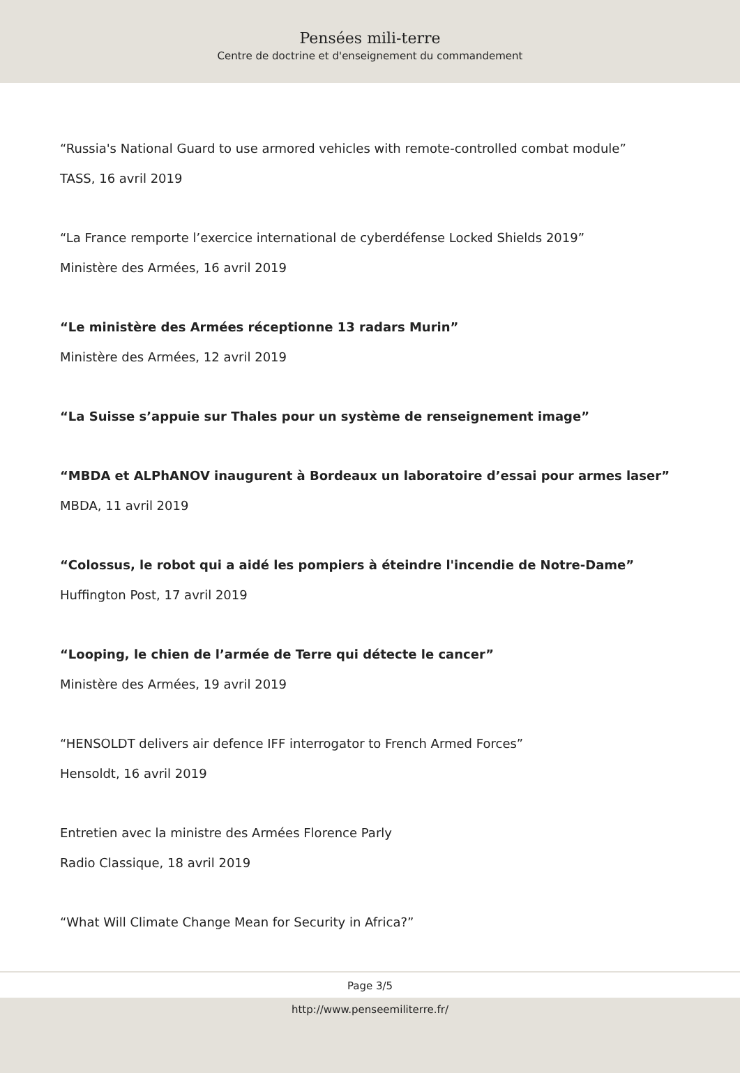Pensées mili-terre
Centre de doctrine et d'enseignement du commandement
“Russia's National Guard to use armored vehicles with remote-controlled combat module”
TASS, 16 avril 2019
“La France remporte l’exercice international de cyberdéfense Locked Shields 2019”
Ministère des Armées, 16 avril 2019
“Le ministère des Armées réceptionne 13 radars Murin”
Ministère des Armées, 12 avril 2019
“La Suisse s’appuie sur Thales pour un système de renseignement image”
“MBDA et ALPhANOV inaugurent à Bordeaux un laboratoire d’essai pour armes laser”
MBDA, 11 avril 2019
“Colossus, le robot qui a aidé les pompiers à éteindre l'incendie de Notre-Dame”
Huffington Post, 17 avril 2019
“Looping, le chien de l’armée de Terre qui détecte le cancer”
Ministère des Armées, 19 avril 2019
“HENSOLDT delivers air defence IFF interrogator to French Armed Forces”
Hensoldt, 16 avril 2019
Entretien avec la ministre des Armées Florence Parly
Radio Classique, 18 avril 2019
“What Will Climate Change Mean for Security in Africa?”
Page 3/5
http://www.penseemiliterre.fr/